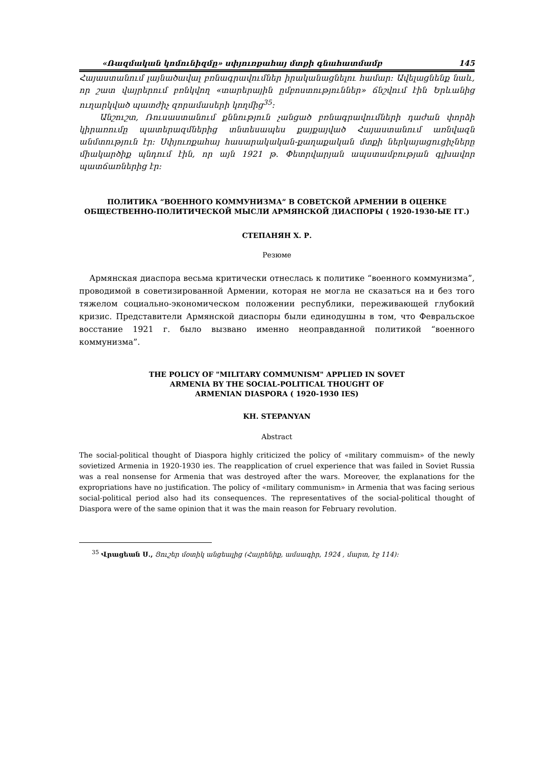«Ռազմական կոմունիզմը» սփյուռքահայ մտքի գնահատմամբ 145
Հայաստանում լայնածավալ բռնագրավումներ իրականացնելու համար: Ավելացնենք նաև, որ շատ վայրերում բռնկվող «տարերային ըմբոստություններ» ճնշվում էին Երևանից ուղարկված պատժիչ զորամասերի կողմից<sup>35</sup>:
Անշուշտ, Ռուսաստանում քննություն չանցած բռնագրավումների դաժան փորձի կիրառումը պատերազմներից տնտեսապես քայքայված Հայաստանում առնվազն անմտություն էր: Սփյուռքահայ հասարակական-քաղաքական մտքի ներկայացուցիչները միակարծիք պնդում էին, որ այն 1921 թ. Փետրվարյան ապստամբության գլխավոր պատճառներից էր:
ПОЛИТИКА “ВОЕННОГО КОММУНИЗМА” В СОВЕТСКОЙ АРМЕНИИ В ОЦЕНКЕ ОБЩЕСТВЕННО-ПОЛИТИЧЕСКОЙ МЫСЛИ АРМЯНСКОЙ ДИАСПОРЫ ( 1920-1930-ЫЕ ГГ.)
СТЕПАНЯН Х. Р.
Резюме
Армянская диаспора весьма критически отнеслась к политике “военного коммунизма”, проводимой в советизированной Армении, которая не могла не сказаться на и без того тяжелом социально-экономическом положении республики, переживающей глубокий кризис. Представители Армянской диаспоры были единодушны в том, что Февральское восстание 1921 г. было вызвано именно неоправданной политикой “военного коммунизма”.
THE POLICY OF "MILITARY COMMUNISM" APPLIED IN SOVET
ARMENIA BY THE SOCIAL-POLITICAL THOUGHT OF
ARMENIAN DIASPORA ( 1920-1930 IES)
KH. STEPANYAN
Abstract
The social-political thought of Diaspora highly criticized the policy of «military commuism» of the newly sovietized Armenia in 1920-1930 ies. The reapplication of cruel experience that was failed in Soviet Russia was a real nonsense for Armenia that was destroyed after the wars. Moreover, the explanations for the expropriations have no justification. The policy of «military communism» in Armenia that was facing serious social-political period also had its consequences. The representatives of the social-political thought of Diaspora were of the same opinion that it was the main reason for February revolution.
<sup>35</sup> Վրացեան Ս., Յուշեր մօտիկ անցեալից (Հայրենիք, ամսագիր, 1924 , մարտ, էջ 114):